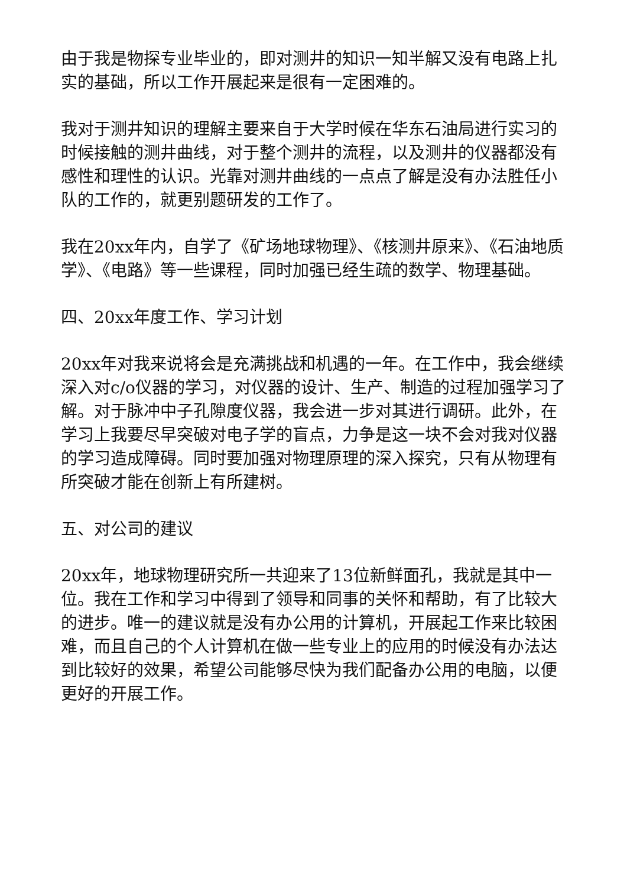由于我是物探专业毕业的，即对测井的知识一知半解又没有电路上扎实的基础，所以工作开展起来是很有一定困难的。
我对于测井知识的理解主要来自于大学时候在华东石油局进行实习的时候接触的测井曲线，对于整个测井的流程，以及测井的仪器都没有感性和理性的认识。光靠对测井曲线的一点点了解是没有办法胜任小队的工作的，就更别题研发的工作了。
我在20xx年内，自学了《矿场地球物理》、《核测井原来》、《石油地质学》、《电路》等一些课程，同时加强已经生疏的数学、物理基础。
四、20xx年度工作、学习计划
20xx年对我来说将会是充满挑战和机遇的一年。在工作中，我会继续深入对c/o仪器的学习，对仪器的设计、生产、制造的过程加强学习了解。对于脉冲中子孔隙度仪器，我会进一步对其进行调研。此外，在学习上我要尽早突破对电子学的盲点，力争是这一块不会对我对仪器的学习造成障碍。同时要加强对物理原理的深入探究，只有从物理有所突破才能在创新上有所建树。
五、对公司的建议
20xx年，地球物理研究所一共迎来了13位新鲜面孔，我就是其中一位。我在工作和学习中得到了领导和同事的关怀和帮助，有了比较大的进步。唯一的建议就是没有办公用的计算机，开展起工作来比较困难，而且自己的个人计算机在做一些专业上的应用的时候没有办法达到比较好的效果，希望公司能够尽快为我们配备办公用的电脑，以便更好的开展工作。